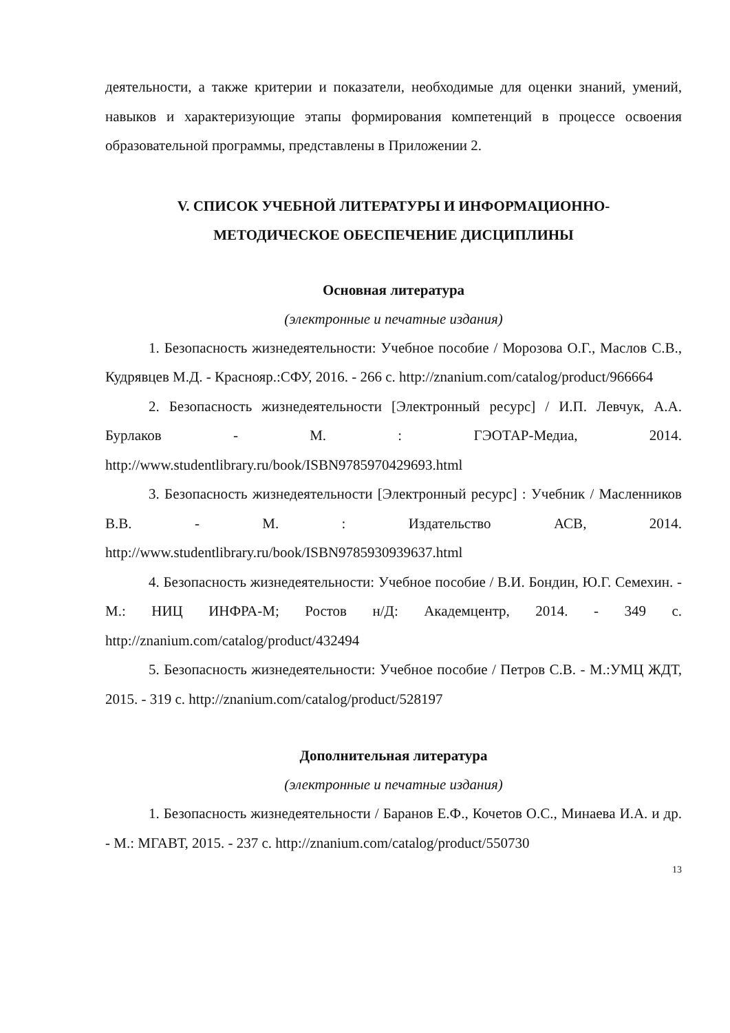деятельности, а также критерии и показатели, необходимые для оценки знаний, умений, навыков и характеризующие этапы формирования компетенций в процессе освоения образовательной программы, представлены в Приложении 2.
V. СПИСОК УЧЕБНОЙ ЛИТЕРАТУРЫ И ИНФОРМАЦИОННО-
МЕТОДИЧЕСКОЕ ОБЕСПЕЧЕНИЕ ДИСЦИПЛИНЫ
Основная литература
(электронные и печатные издания)
1. Безопасность жизнедеятельности: Учебное пособие / Морозова О.Г., Маслов С.В., Кудрявцев М.Д. - Краснояр.:СФУ, 2016. - 266 с. http://znanium.com/catalog/product/966664
2. Безопасность жизнедеятельности [Электронный ресурс] / И.П. Левчук, А.А. Бурлаков - М. : ГЭОТАР-Медиа, 2014. http://www.studentlibrary.ru/book/ISBN9785970429693.html
3. Безопасность жизнедеятельности [Электронный ресурс] : Учебник / Масленников В.В. - М. : Издательство АСВ, 2014. http://www.studentlibrary.ru/book/ISBN9785930939637.html
4. Безопасность жизнедеятельности: Учебное пособие / В.И. Бондин, Ю.Г. Семехин. - М.: НИЦ ИНФРА-М; Ростов н/Д: Академцентр, 2014. - 349 с. http://znanium.com/catalog/product/432494
5. Безопасность жизнедеятельности: Учебное пособие / Петров С.В. - М.:УМЦ ЖДТ, 2015. - 319 с. http://znanium.com/catalog/product/528197
Дополнительная литература
(электронные и печатные издания)
1. Безопасность жизнедеятельности / Баранов Е.Ф., Кочетов О.С., Минаева И.А. и др. - М.: МГАВТ, 2015. - 237 с. http://znanium.com/catalog/product/550730
13